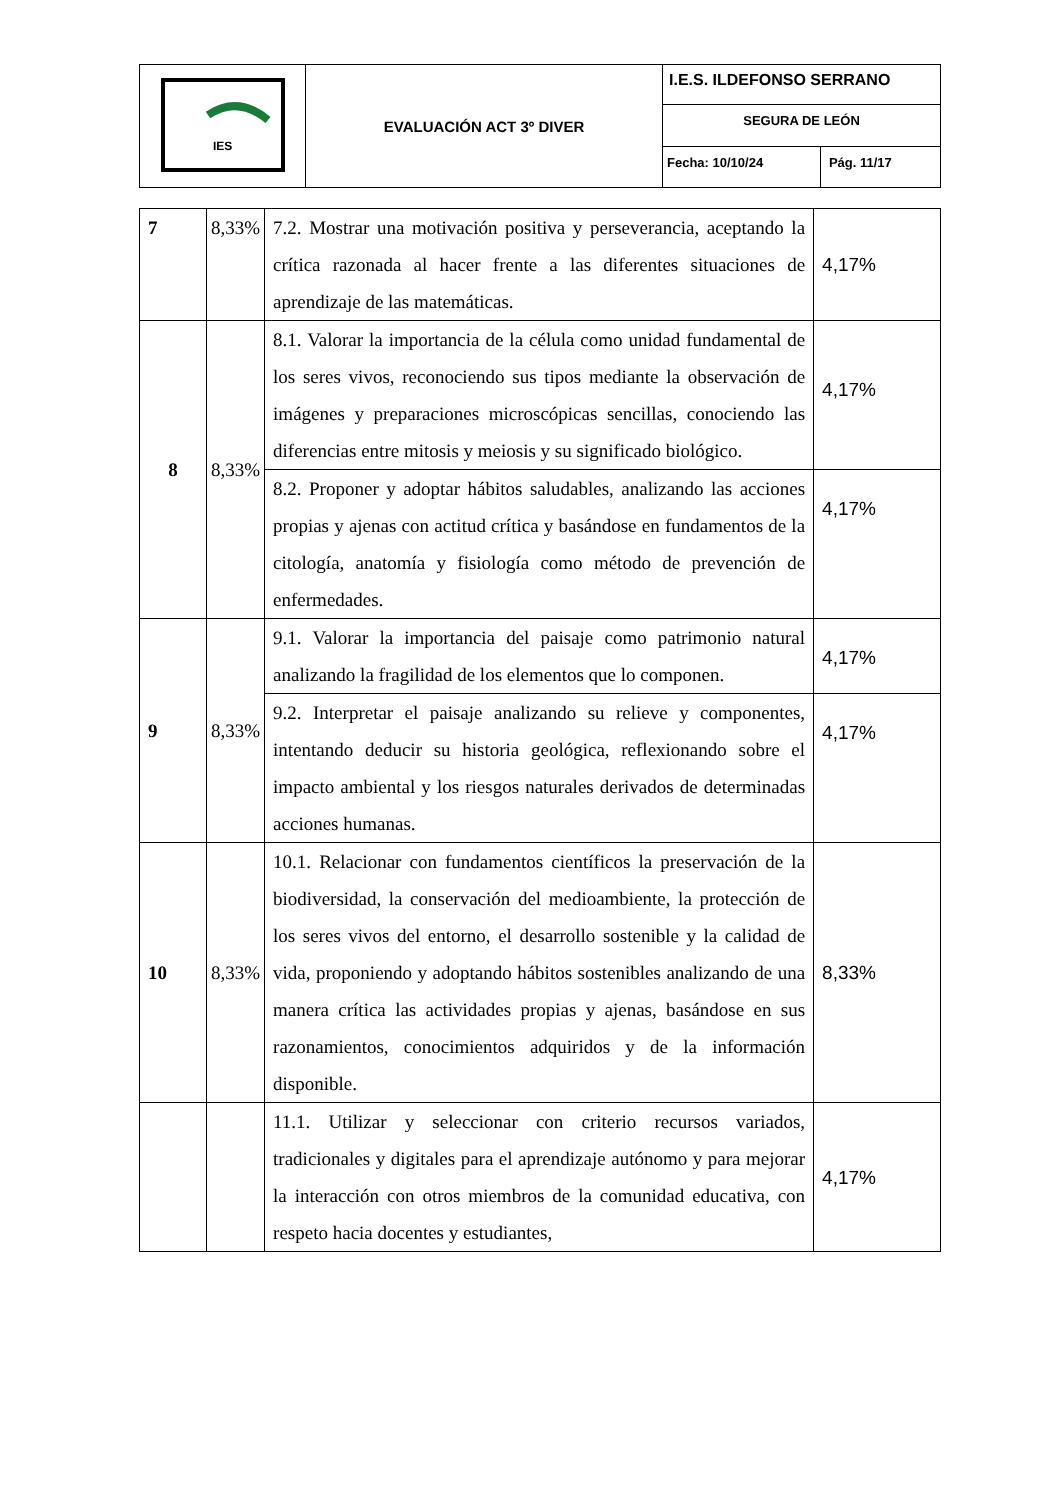| IES | EVALUACIÓN ACT 3º DIVER | I.E.S. ILDEFONSO SERRANO | |
| | | SEGURA DE LEÓN | |
| | | Fecha: 10/10/24 | Pág. 11/17 |
| 7 | 8,33% | 7.2. Mostrar una motivación positiva y perseverancia, aceptando la crítica razonada al hacer frente a las diferentes situaciones de aprendizaje de las matemáticas. | 4,17% |
| 8 | 8,33% | 8.1. Valorar la importancia de la célula como unidad fundamental de los seres vivos, reconociendo sus tipos mediante la observación de imágenes y preparaciones microscópicas sencillas, conociendo las diferencias entre mitosis y meiosis y su significado biológico. | 4,17% |
| | | 8.2. Proponer y adoptar hábitos saludables, analizando las acciones propias y ajenas con actitud crítica y basándose en fundamentos de la citología, anatomía y fisiología como método de prevención de enfermedades. | 4,17% |
| 9 | 8,33% | 9.1. Valorar la importancia del paisaje como patrimonio natural analizando la fragilidad de los elementos que lo componen. | 4,17% |
| | | 9.2. Interpretar el paisaje analizando su relieve y componentes, intentando deducir su historia geológica, reflexionando sobre el impacto ambiental y los riesgos naturales derivados de determinadas acciones humanas. | 4,17% |
| 10 | 8,33% | 10.1. Relacionar con fundamentos científicos la preservación de la biodiversidad, la conservación del medioambiente, la protección de los seres vivos del entorno, el desarrollo sostenible y la calidad de vida, proponiendo y adoptando hábitos sostenibles analizando de una manera crítica las actividades propias y ajenas, basándose en sus razonamientos, conocimientos adquiridos y de la información disponible. | 8,33% |
| | | 11.1. Utilizar y seleccionar con criterio recursos variados, tradicionales y digitales para el aprendizaje autónomo y para mejorar la interacción con otros miembros de la comunidad educativa, con respeto hacia docentes y estudiantes, | 4,17% |